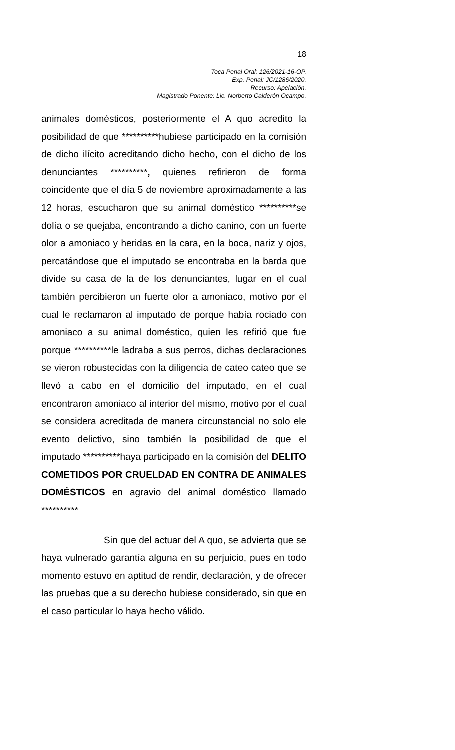18
Toca Penal Oral: 126/2021-16-OP.
Exp. Penal: JC/1286/2020.
Recurso: Apelación.
Magistrado Ponente: Lic. Norberto Calderón Ocampo.
animales domésticos, posteriormente el A quo acredito la posibilidad de que **********hubiese participado en la comisión de dicho ilícito acreditando dicho hecho, con el dicho de los denunciantes **********, quienes refirieron de forma coincidente que el día 5 de noviembre aproximadamente a las 12 horas, escucharon que su animal doméstico **********se dolía o se quejaba, encontrando a dicho canino, con un fuerte olor a amoniaco y heridas en la cara, en la boca, nariz y ojos, percatándose que el imputado se encontraba en la barda que divide su casa de la de los denunciantes, lugar en el cual también percibieron un fuerte olor a amoniaco, motivo por el cual le reclamaron al imputado de porque había rociado con amoniaco a su animal doméstico, quien les refirió que fue porque **********le ladraba a sus perros, dichas declaraciones se vieron robustecidas con la diligencia de cateo cateo que se llevó a cabo en el domicilio del imputado, en el cual encontraron amoniaco al interior del mismo, motivo por el cual se considera acreditada de manera circunstancial no solo ele evento delictivo, sino también la posibilidad de que el imputado **********haya participado en la comisión del DELITO COMETIDOS POR CRUELDAD EN CONTRA DE ANIMALES DOMÉSTICOS en agravio del animal doméstico llamado **********
Sin que del actuar del A quo, se advierta que se haya vulnerado garantía alguna en su perjuicio, pues en todo momento estuvo en aptitud de rendir, declaración, y de ofrecer las pruebas que a su derecho hubiese considerado, sin que en el caso particular lo haya hecho válido.